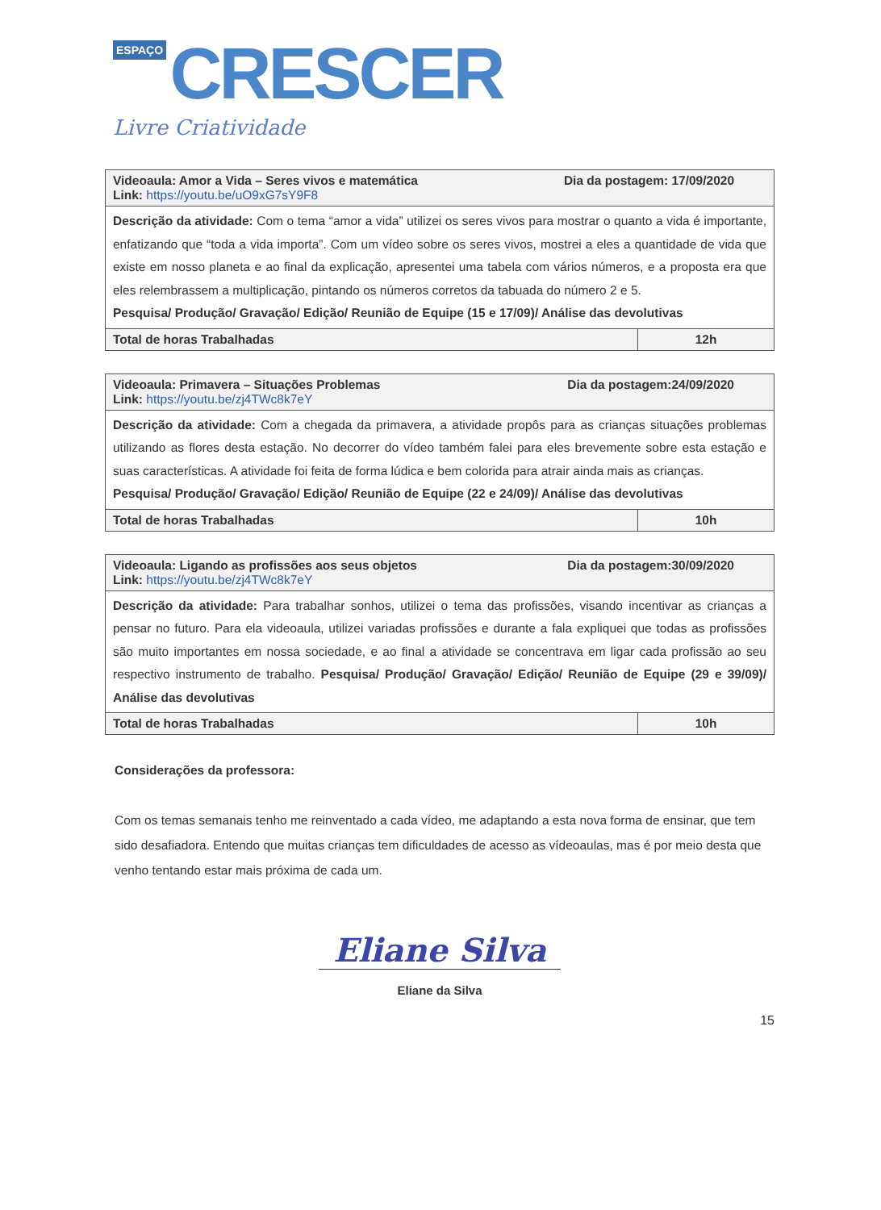ESPAÇO CRESCER
Livre Criatividade
| Videoaula: Amor a Vida – Seres vivos e matemática Dia da postagem: 17/09/2020 Link: https://youtu.be/uO9xG7sY9F8 | |
| Descrição da atividade: Com o tema “amor a vida” utilizei os seres vivos para mostrar o quanto a vida é importante, enfatizando que “toda a vida importa”. Com um vídeo sobre os seres vivos, mostrei a eles a quantidade de vida que existe em nosso planeta e ao final da explicação, apresentei uma tabela com vários números, e a proposta era que eles relembrassem a multiplicação, pintando os números corretos da tabuada do número 2 e 5. Pesquisa/ Produção/ Gravação/ Edição/ Reunião de Equipe (15 e 17/09)/ Análise das devolutivas | |
| Total de horas Trabalhadas | 12h |
| Videoaula: Primavera – Situações Problemas Dia da postagem:24/09/2020 Link: https://youtu.be/zj4TWc8k7eY | |
| Descrição da atividade: Com a chegada da primavera, a atividade propôs para as crianças situações problemas utilizando as flores desta estação. No decorrer do vídeo também falei para eles brevemente sobre esta estação e suas características. A atividade foi feita de forma lúdica e bem colorida para atrair ainda mais as crianças. Pesquisa/ Produção/ Gravação/ Edição/ Reunião de Equipe (22 e 24/09)/ Análise das devolutivas | |
| Total de horas Trabalhadas | 10h |
| Videoaula: Ligando as profissões aos seus objetos Dia da postagem:30/09/2020 Link: https://youtu.be/zj4TWc8k7eY | |
| Descrição da atividade: Para trabalhar sonhos, utilizei o tema das profissões, visando incentivar as crianças a pensar no futuro. Para ela videoaula, utilizei variadas profissões e durante a fala expliquei que todas as profissões são muito importantes em nossa sociedade, e ao final a atividade se concentrava em ligar cada profissão ao seu respectivo instrumento de trabalho. Pesquisa/ Produção/ Gravação/ Edição/ Reunião de Equipe (29 e 39/09)/ Análise das devolutivas | |
| Total de horas Trabalhadas | 10h |
Considerações da professora:
Com os temas semanais tenho me reinventado a cada vídeo, me adaptando a esta nova forma de ensinar, que tem sido desafiadora. Entendo que muitas crianças tem dificuldades de acesso as vídeoaulas, mas é por meio desta que venho tentando estar mais próxima de cada um.
Eliane Silva
Eliane da Silva
15